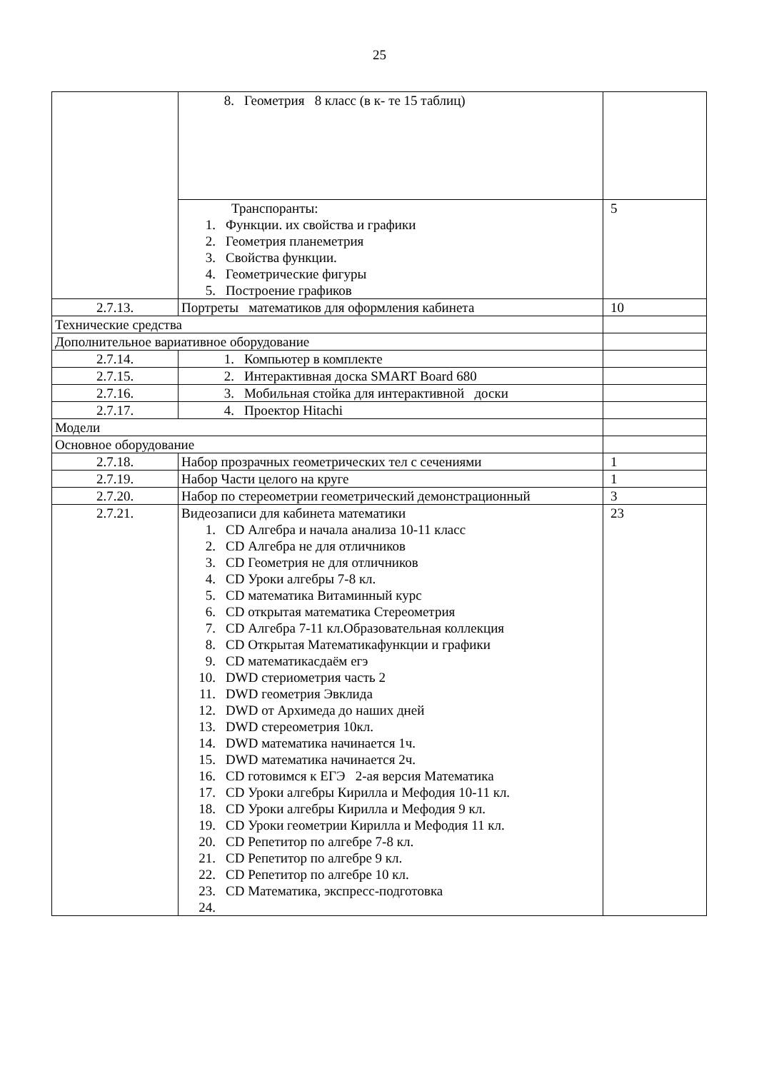25
| | 8. Геометрия 8 класс (в к- те 15 таблиц) | |
| | Транспоранты: 1. Функции. их свойства и графики 2. Геометрия планеметрия 3. Свойства функции. 4. Геометрические фигуры 5. Построение графиков | 5 |
| 2.7.13. | Портреты математиков для оформления кабинета | 10 |
| Технические средства | | |
| Дополнительное вариативное оборудование | | |
| 2.7.14. | 1. Компьютер в комплекте | |
| 2.7.15. | 2. Интерактивная доска SMART Board 680 | |
| 2.7.16. | 3. Мобильная стойка для интерактивной доски | |
| 2.7.17. | 4. Проектор Hitachi | |
| Модели | | |
| Основное оборудование | | |
| 2.7.18. | Набор прозрачных геометрических тел с сечениями | 1 |
| 2.7.19. | Набор Части целого на круге | 1 |
| 2.7.20. | Набор по стереометрии геометрический демонстрационный | 3 |
| 2.7.21. | Видеозаписи для кабинета математики 1. CD Алгебра и начала анализа 10-11 класс 2. CD Алгебра не для отличников 3. CD Геометрия не для отличников 4. CD Уроки алгебры 7-8 кл. 5. CD математика Витаминный курс 6. CD открытая математика Стереометрия 7. CD Алгебра 7-11 кл.Образовательная коллекция 8. CD Открытая Математикафункции и графики 9. CD математикасдаём егэ 10. DWD стериометрия часть 2 11. DWD геометрия Эвклида 12. DWD от Архимеда до наших дней 13. DWD стереометрия 10кл. 14. DWD математика начинается 1ч. 15. DWD математика начинается 2ч. 16. CD готовимся к ЕГЭ 2-ая версия Математика 17. CD Уроки алгебры Кирилла и Мефодия 10-11 кл. 18. CD Уроки алгебры Кирилла и Мефодия 9 кл. 19. CD Уроки геометрии Кирилла и Мефодия 11 кл. 20. CD Репетитор по алгебре 7-8 кл. 21. CD Репетитор по алгебре 9 кл. 22. CD Репетитор по алгебре 10 кл. 23. CD Математика, экспресс-подготовка 24. | 23 |